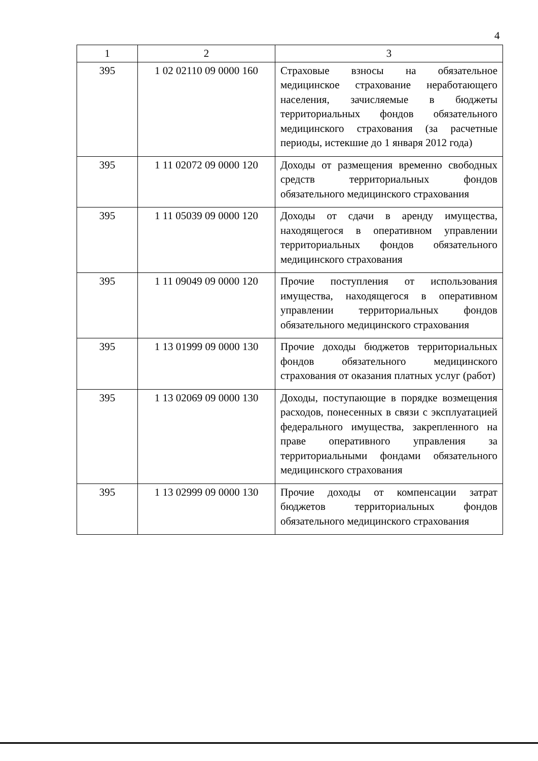4
| 1 | 2 | 3 |
| --- | --- | --- |
| 395 | 1 02 02110 09 0000 160 | Страховые взносы на обязательное медицинское страхование неработающего населения, зачисляемые в бюджеты территориальных фондов обязательного медицинского страхования (за расчетные периоды, истекшие до 1 января 2012 года) |
| 395 | 1 11 02072 09 0000 120 | Доходы от размещения временно свободных средств территориальных фондов обязательного медицинского страхования |
| 395 | 1 11 05039 09 0000 120 | Доходы от сдачи в аренду имущества, находящегося в оперативном управлении территориальных фондов обязательного медицинского страхования |
| 395 | 1 11 09049 09 0000 120 | Прочие поступления от использования имущества, находящегося в оперативном управлении территориальных фондов обязательного медицинского страхования |
| 395 | 1 13 01999 09 0000 130 | Прочие доходы бюджетов территориальных фондов обязательного медицинского страхования от оказания платных услуг (работ) |
| 395 | 1 13 02069 09 0000 130 | Доходы, поступающие в порядке возмещения расходов, понесенных в связи с эксплуатацией федерального имущества, закрепленного на праве оперативного управления за территориальными фондами обязательного медицинского страхования |
| 395 | 1 13 02999 09 0000 130 | Прочие доходы от компенсации затрат бюджетов территориальных фондов обязательного медицинского страхования |